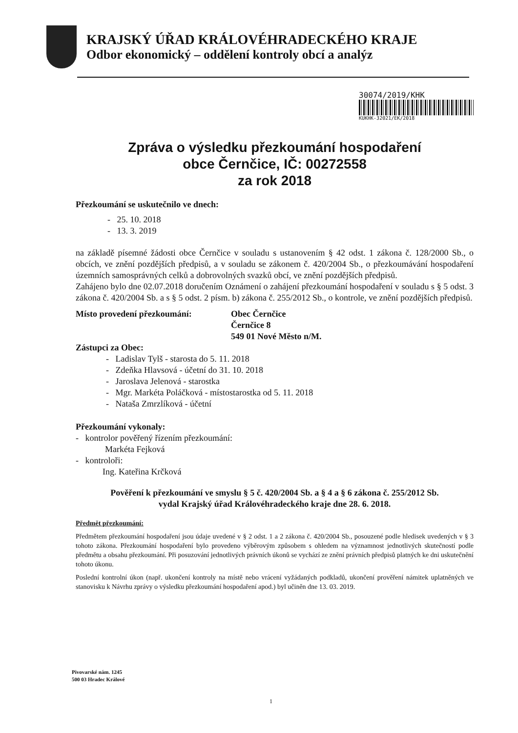KRAJSKÝ ÚŘAD KRÁLOVÉHRADECKÉHO KRAJE
Odbor ekonomický – oddělení kontroly obcí a analýz
30074/2019/KHK
KUKHK-32021/EK/2018
Zpráva o výsledku přezkoumání hospodaření
obce Černčice, IČ: 00272558
za rok 2018
Přezkoumání se uskutečnilo ve dnech:
- 25. 10. 2018
- 13. 3. 2019
na základě písemné žádosti obce Černčice v souladu s ustanovením § 42 odst. 1 zákona č. 128/2000 Sb., o obcích, ve znění pozdějších předpisů, a v souladu se zákonem č. 420/2004 Sb., o přezkoumávání hospodaření územních samosprávných celků a dobrovolných svazků obcí, ve znění pozdějších předpisů.
Zahájeno bylo dne 02.07.2018 doručením Oznámení o zahájení přezkoumání hospodaření v souladu s § 5 odst. 3 zákona č. 420/2004 Sb. a s § 5 odst. 2 písm. b) zákona č. 255/2012 Sb., o kontrole, ve znění pozdějších předpisů.
Místo provedení přezkoumání: Obec Černčice
Černčice 8
549 01 Nové Město n/M.
Zástupci za Obec:
- Ladislav Tylš - starosta do 5. 11. 2018
- Zdeňka Hlavsová - účetní do 31. 10. 2018
- Jaroslava Jelenová - starostka
- Mgr. Markéta Poláčková - místostarostka od 5. 11. 2018
- Nataša Zmrzlíková - účetní
Přezkoumání vykonaly:
- kontrolor pověřený řízením přezkoumání:
Markéta Fejková
- kontroloři:
Ing. Kateřina Krčková
Pověření k přezkoumání ve smyslu § 5 č. 420/2004 Sb. a § 4 a § 6 zákona č. 255/2012 Sb.
vydal Krajský úřad Královéhradeckého kraje dne 28. 6. 2018.
Předmět přezkoumání:
Předmětem přezkoumání hospodaření jsou údaje uvedené v § 2 odst. 1 a 2 zákona č. 420/2004 Sb., posouzené podle hledisek uvedených v § 3 tohoto zákona. Přezkoumání hospodaření bylo provedeno výběrovým způsobem s ohledem na významnost jednotlivých skutečností podle předmětu a obsahu přezkoumání. Při posuzování jednotlivých právních úkonů se vychází ze znění právních předpisů platných ke dni uskutečnění tohoto úkonu.
Poslední kontrolní úkon (např. ukončení kontroly na místě nebo vrácení vyžádaných podkladů, ukončení prověření námitek uplatněných ve stanovisku k Návrhu zprávy o výsledku přezkoumání hospodaření apod.) byl učiněn dne 13. 03. 2019.
Pivovarské nám. 1245
500 03 Hradec Králové
1